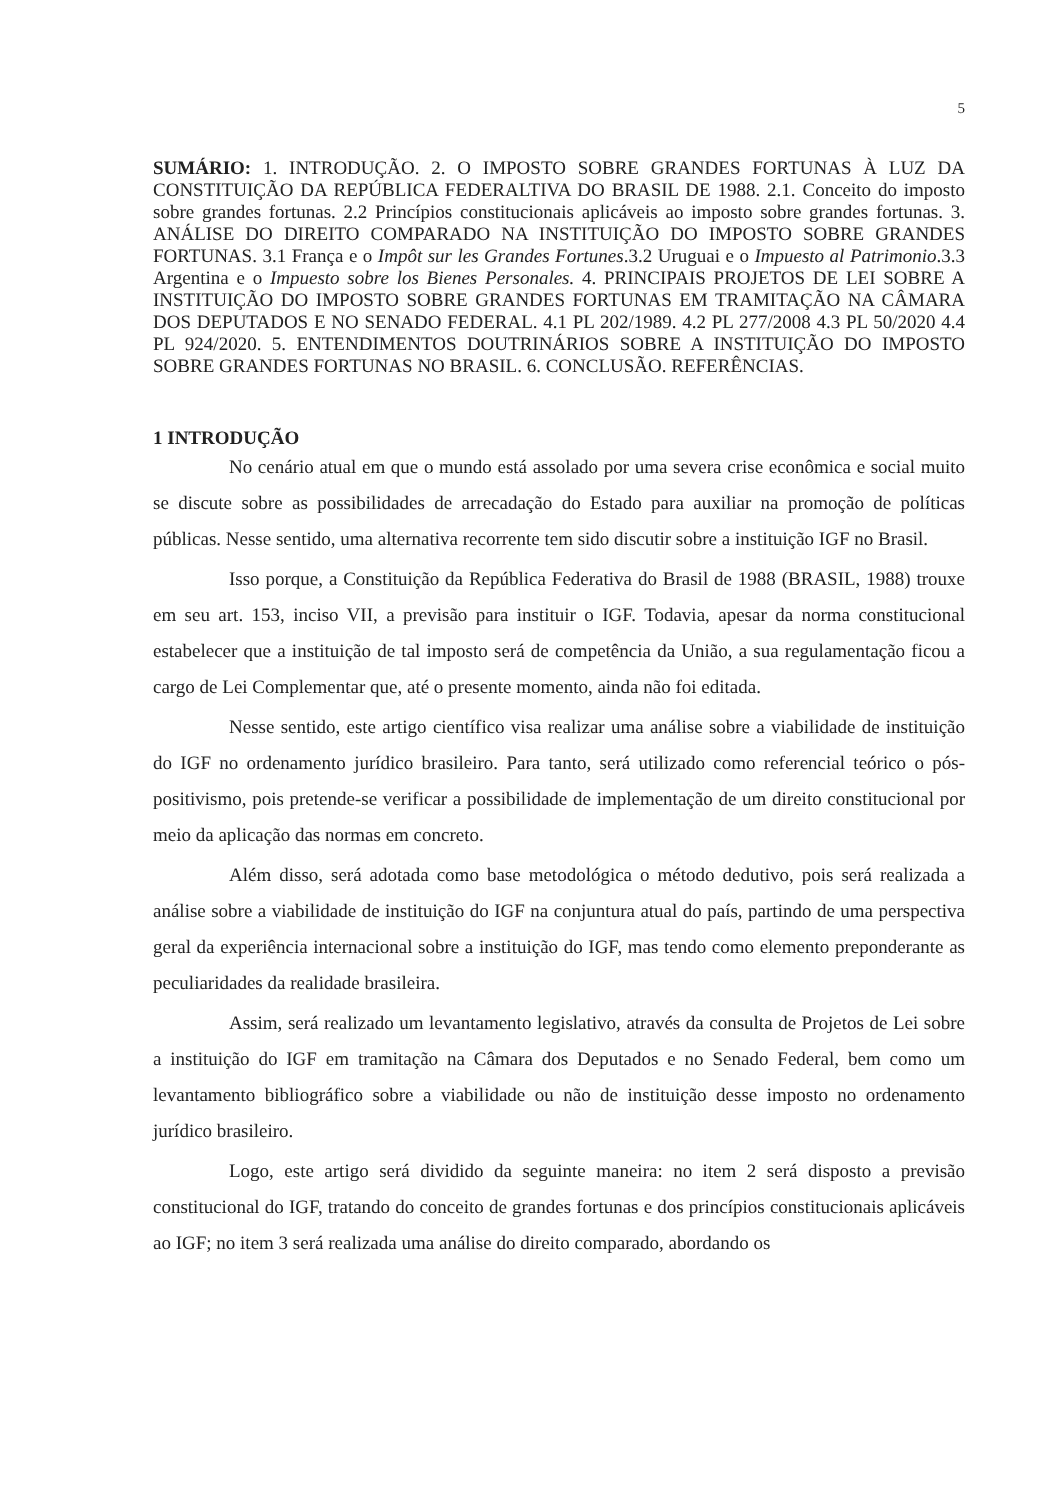5
SUMÁRIO: 1. INTRODUÇÃO. 2. O IMPOSTO SOBRE GRANDES FORTUNAS À LUZ DA CONSTITUIÇÃO DA REPÚBLICA FEDERALTIVA DO BRASIL DE 1988. 2.1. Conceito do imposto sobre grandes fortunas. 2.2 Princípios constitucionais aplicáveis ao imposto sobre grandes fortunas. 3. ANÁLISE DO DIREITO COMPARADO NA INSTITUIÇÃO DO IMPOSTO SOBRE GRANDES FORTUNAS. 3.1 França e o Impôt sur les Grandes Fortunes.3.2 Uruguai e o Impuesto al Patrimonio.3.3 Argentina e o Impuesto sobre los Bienes Personales. 4. PRINCIPAIS PROJETOS DE LEI SOBRE A INSTITUIÇÃO DO IMPOSTO SOBRE GRANDES FORTUNAS EM TRAMITAÇÃO NA CÂMARA DOS DEPUTADOS E NO SENADO FEDERAL. 4.1 PL 202/1989. 4.2 PL 277/2008 4.3 PL 50/2020 4.4 PL 924/2020. 5. ENTENDIMENTOS DOUTRINÁRIOS SOBRE A INSTITUIÇÃO DO IMPOSTO SOBRE GRANDES FORTUNAS NO BRASIL. 6. CONCLUSÃO. REFERÊNCIAS.
1 INTRODUÇÃO
No cenário atual em que o mundo está assolado por uma severa crise econômica e social muito se discute sobre as possibilidades de arrecadação do Estado para auxiliar na promoção de políticas públicas. Nesse sentido, uma alternativa recorrente tem sido discutir sobre a instituição IGF no Brasil.
Isso porque, a Constituição da República Federativa do Brasil de 1988 (BRASIL, 1988) trouxe em seu art. 153, inciso VII, a previsão para instituir o IGF. Todavia, apesar da norma constitucional estabelecer que a instituição de tal imposto será de competência da União, a sua regulamentação ficou a cargo de Lei Complementar que, até o presente momento, ainda não foi editada.
Nesse sentido, este artigo científico visa realizar uma análise sobre a viabilidade de instituição do IGF no ordenamento jurídico brasileiro. Para tanto, será utilizado como referencial teórico o pós-positivismo, pois pretende-se verificar a possibilidade de implementação de um direito constitucional por meio da aplicação das normas em concreto.
Além disso, será adotada como base metodológica o método dedutivo, pois será realizada a análise sobre a viabilidade de instituição do IGF na conjuntura atual do país, partindo de uma perspectiva geral da experiência internacional sobre a instituição do IGF, mas tendo como elemento preponderante as peculiaridades da realidade brasileira.
Assim, será realizado um levantamento legislativo, através da consulta de Projetos de Lei sobre a instituição do IGF em tramitação na Câmara dos Deputados e no Senado Federal, bem como um levantamento bibliográfico sobre a viabilidade ou não de instituição desse imposto no ordenamento jurídico brasileiro.
Logo, este artigo será dividido da seguinte maneira: no item 2 será disposto a previsão constitucional do IGF, tratando do conceito de grandes fortunas e dos princípios constitucionais aplicáveis ao IGF; no item 3 será realizada uma análise do direito comparado, abordando os